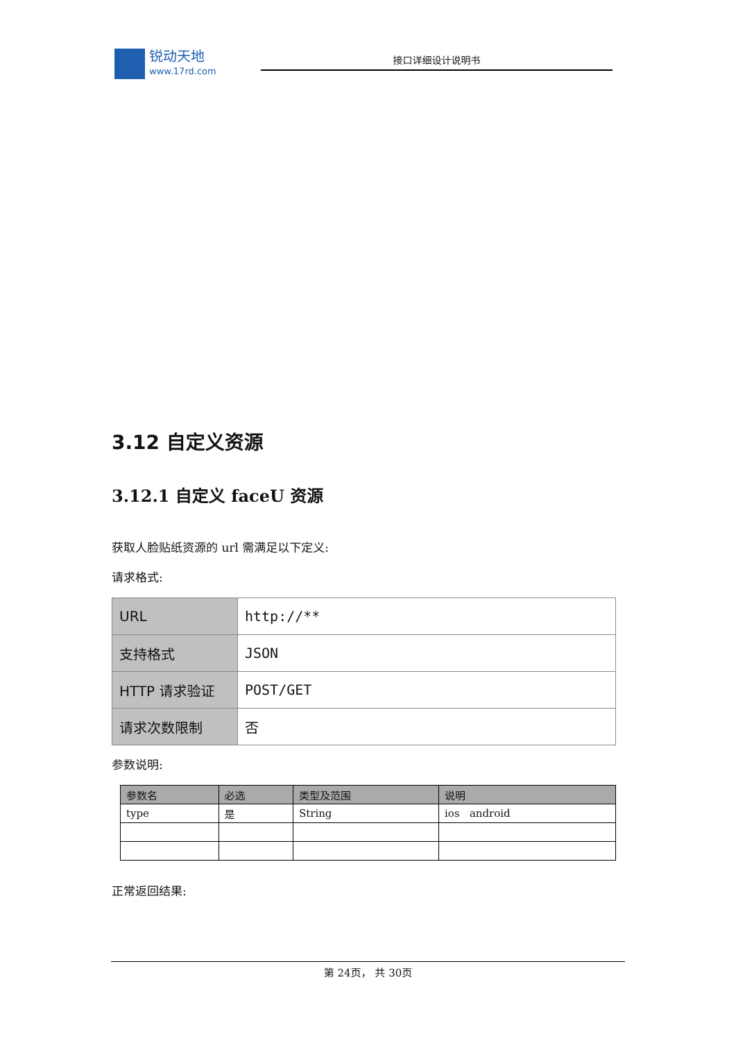锐动天地
www.17rd.com
接口详细设计说明书
3.12 自定义资源
3.12.1 自定义 faceU 资源
获取人脸贴纸资源的 url 需满足以下定义:
请求格式:
| URL | http://** |
| 支持格式 | JSON |
| HTTP 请求验证 | POST/GET |
| 请求次数限制 | 否 |
参数说明:
| 参数名 | 必选 | 类型及范围 | 说明 |
| --- | --- | --- | --- |
| type | 是 | String | ios android |
正常返回结果:
第 24页， 共 30页